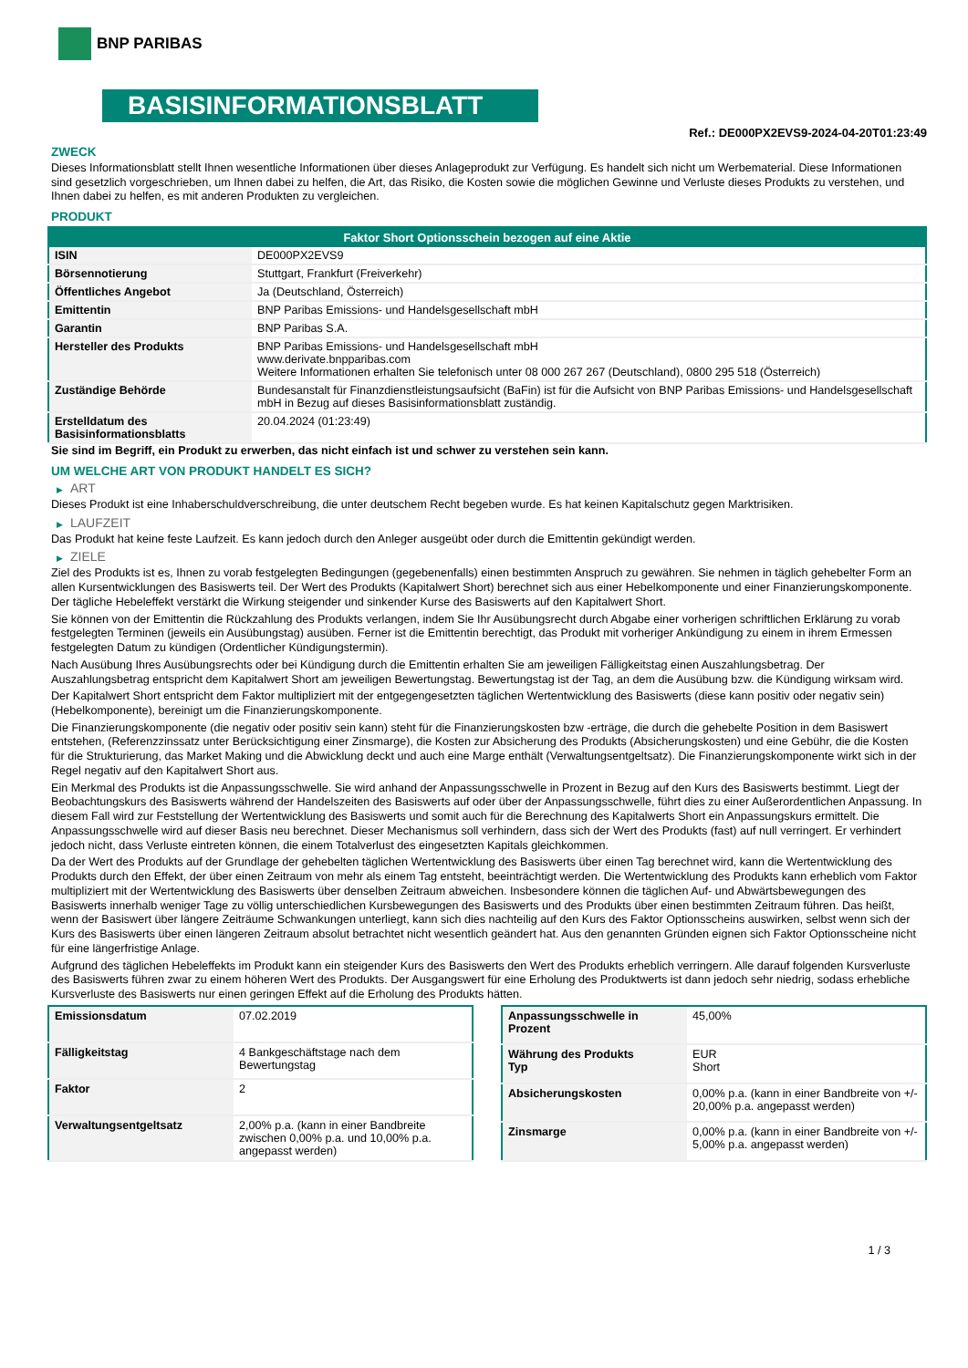BNP PARIBAS
BASISINFORMATIONSBLATT
Ref.: DE000PX2EVS9-2024-04-20T01:23:49
ZWECK
Dieses Informationsblatt stellt Ihnen wesentliche Informationen über dieses Anlageprodukt zur Verfügung. Es handelt sich nicht um Werbematerial. Diese Informationen sind gesetzlich vorgeschrieben, um Ihnen dabei zu helfen, die Art, das Risiko, die Kosten sowie die möglichen Gewinne und Verluste dieses Produkts zu verstehen, und Ihnen dabei zu helfen, es mit anderen Produkten zu vergleichen.
PRODUKT
| Faktor Short Optionsschein bezogen auf eine Aktie | |
| --- | --- |
| ISIN | DE000PX2EVS9 |
| Börsennotierung | Stuttgart, Frankfurt (Freiverkehr) |
| Öffentliches Angebot | Ja (Deutschland, Österreich) |
| Emittentin | BNP Paribas Emissions- und Handelsgesellschaft mbH |
| Garantin | BNP Paribas S.A. |
| Hersteller des Produkts | BNP Paribas Emissions- und Handelsgesellschaft mbH www.derivate.bnpparibas.com Weitere Informationen erhalten Sie telefonisch unter 08 000 267 267 (Deutschland), 0800 295 518 (Österreich) |
| Zuständige Behörde | Bundesanstalt für Finanzdienstleistungsaufsicht (BaFin) ist für die Aufsicht von BNP Paribas Emissions- und Handelsgesellschaft mbH in Bezug auf dieses Basisinformationsblatt zuständig. |
| Erstelldatum des Basisinformationsblatts | 20.04.2024 (01:23:49) |
Sie sind im Begriff, ein Produkt zu erwerben, das nicht einfach ist und schwer zu verstehen sein kann.
UM WELCHE ART VON PRODUKT HANDELT ES SICH?
▶ ART
Dieses Produkt ist eine Inhaberschuldverschreibung, die unter deutschem Recht begeben wurde. Es hat keinen Kapitalschutz gegen Marktrisiken.
▶ LAUFZEIT
Das Produkt hat keine feste Laufzeit. Es kann jedoch durch den Anleger ausgeübt oder durch die Emittentin gekündigt werden.
▶ ZIELE
Ziel des Produkts ist es, Ihnen zu vorab festgelegten Bedingungen (gegebenenfalls) einen bestimmten Anspruch zu gewähren. Sie nehmen in täglich gehebelter Form an allen Kursentwicklungen des Basiswerts teil. Der Wert des Produkts (Kapitalwert Short) berechnet sich aus einer Hebelkomponente und einer Finanzierungskomponente. Der tägliche Hebeleffekt verstärkt die Wirkung steigender und sinkender Kurse des Basiswerts auf den Kapitalwert Short.
Sie können von der Emittentin die Rückzahlung des Produkts verlangen, indem Sie Ihr Ausübungsrecht durch Abgabe einer vorherigen schriftlichen Erklärung zu vorab festgelegten Terminen (jeweils ein Ausübungstag) ausüben. Ferner ist die Emittentin berechtigt, das Produkt mit vorheriger Ankündigung zu einem in ihrem Ermessen festgelegten Datum zu kündigen (Ordentlicher Kündigungstermin).
Nach Ausübung Ihres Ausübungsrechts oder bei Kündigung durch die Emittentin erhalten Sie am jeweiligen Fälligkeitstag einen Auszahlungsbetrag. Der Auszahlungsbetrag entspricht dem Kapitalwert Short am jeweiligen Bewertungstag. Bewertungstag ist der Tag, an dem die Ausübung bzw. die Kündigung wirksam wird.
Der Kapitalwert Short entspricht dem Faktor multipliziert mit der entgegengesetzten täglichen Wertentwicklung des Basiswerts (diese kann positiv oder negativ sein) (Hebelkomponente), bereinigt um die Finanzierungskomponente.
Die Finanzierungskomponente (die negativ oder positiv sein kann) steht für die Finanzierungskosten bzw -erträge, die durch die gehebelte Position in dem Basiswert entstehen, (Referenzzinssatz unter Berücksichtigung einer Zinsmarge), die Kosten zur Absicherung des Produkts (Absicherungskosten) und eine Gebühr, die die Kosten für die Strukturierung, das Market Making und die Abwicklung deckt und auch eine Marge enthält (Verwaltungsentgeltsatz). Die Finanzierungskomponente wirkt sich in der Regel negativ auf den Kapitalwert Short aus.
Ein Merkmal des Produkts ist die Anpassungsschwelle. Sie wird anhand der Anpassungsschwelle in Prozent in Bezug auf den Kurs des Basiswerts bestimmt. Liegt der Beobachtungskurs des Basiswerts während der Handelszeiten des Basiswerts auf oder über der Anpassungsschwelle, führt dies zu einer Außerordentlichen Anpassung. In diesem Fall wird zur Feststellung der Wertentwicklung des Basiswerts und somit auch für die Berechnung des Kapitalwerts Short ein Anpassungskurs ermittelt. Die Anpassungsschwelle wird auf dieser Basis neu berechnet. Dieser Mechanismus soll verhindern, dass sich der Wert des Produkts (fast) auf null verringert. Er verhindert jedoch nicht, dass Verluste eintreten können, die einem Totalverlust des eingesetzten Kapitals gleichkommen.
Da der Wert des Produkts auf der Grundlage der gehebelten täglichen Wertentwicklung des Basiswerts über einen Tag berechnet wird, kann die Wertentwicklung des Produkts durch den Effekt, der über einen Zeitraum von mehr als einem Tag entsteht, beeinträchtigt werden. Die Wertentwicklung des Produkts kann erheblich vom Faktor multipliziert mit der Wertentwicklung des Basiswerts über denselben Zeitraum abweichen. Insbesondere können die täglichen Auf- und Abwärtsbewegungen des Basiswerts innerhalb weniger Tage zu völlig unterschiedlichen Kursbewegungen des Basiswerts und des Produkts über einen bestimmten Zeitraum führen. Das heißt, wenn der Basiswert über längere Zeiträume Schwankungen unterliegt, kann sich dies nachteilig auf den Kurs des Faktor Optionsscheins auswirken, selbst wenn sich der Kurs des Basiswerts über einen längeren Zeitraum absolut betrachtet nicht wesentlich geändert hat. Aus den genannten Gründen eignen sich Faktor Optionsscheine nicht für eine längerfristige Anlage.
Aufgrund des täglichen Hebeleffekts im Produkt kann ein steigender Kurs des Basiswerts den Wert des Produkts erheblich verringern. Alle darauf folgenden Kursverluste des Basiswerts führen zwar zu einem höheren Wert des Produkts. Der Ausgangswert für eine Erholung des Produktwerts ist dann jedoch sehr niedrig, sodass erhebliche Kursverluste des Basiswerts nur einen geringen Effekt auf die Erholung des Produkts hätten.
| Emissionsdatum | 07.02.2019 |
| Fälligkeitstag | 4 Bankgeschäftstage nach dem Bewertungstag |
| Faktor | 2 |
| Verwaltungsentgeltsatz | 2,00% p.a. (kann in einer Bandbreite zwischen 0,00% p.a. und 10,00% p.a. angepasst werden) |
| Anpassungsschwelle in Prozent | 45,00% |
| Währung des Produkts Typ | EUR Short |
| Absicherungskosten | 0,00% p.a. (kann in einer Bandbreite von +/- 20,00% p.a. angepasst werden) |
| Zinsmarge | 0,00% p.a. (kann in einer Bandbreite von +/- 5,00% p.a. angepasst werden) |
1 / 3